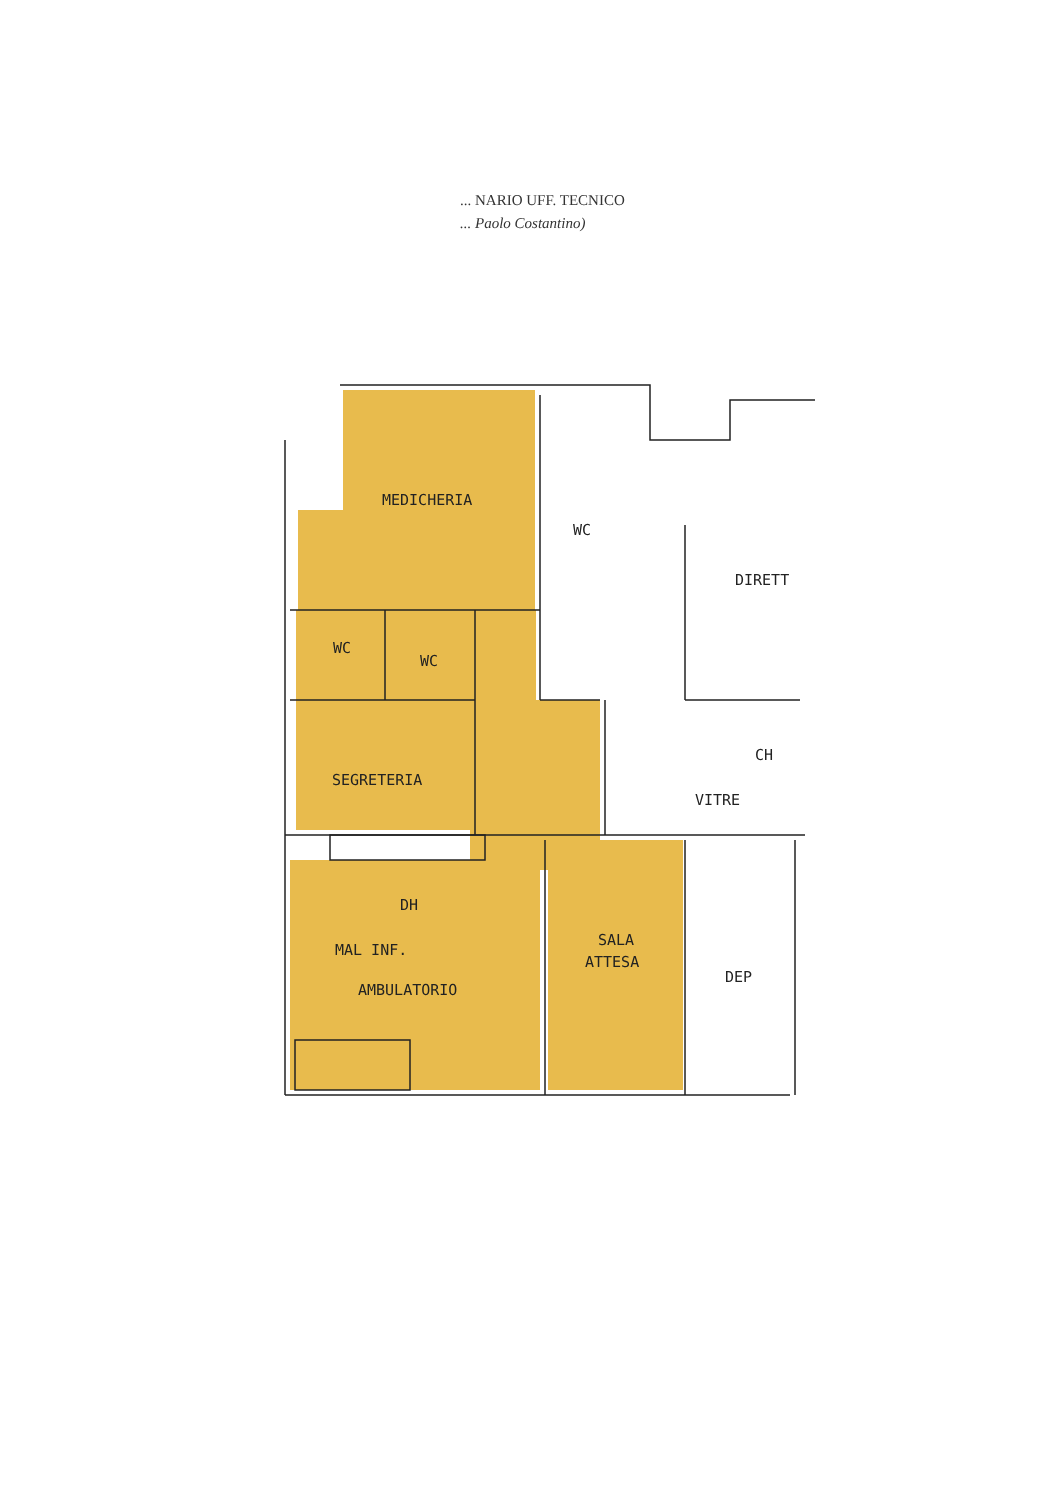... NARIO UFF. TECNICO
... Paolo Costantino)
MEDICHERIA
WC
DIRETT
WC
WC
CH
VITRE
SEGRETERIA
DH
MAL INF.
SALA
ATTESA
DEP
AMBULATORIO